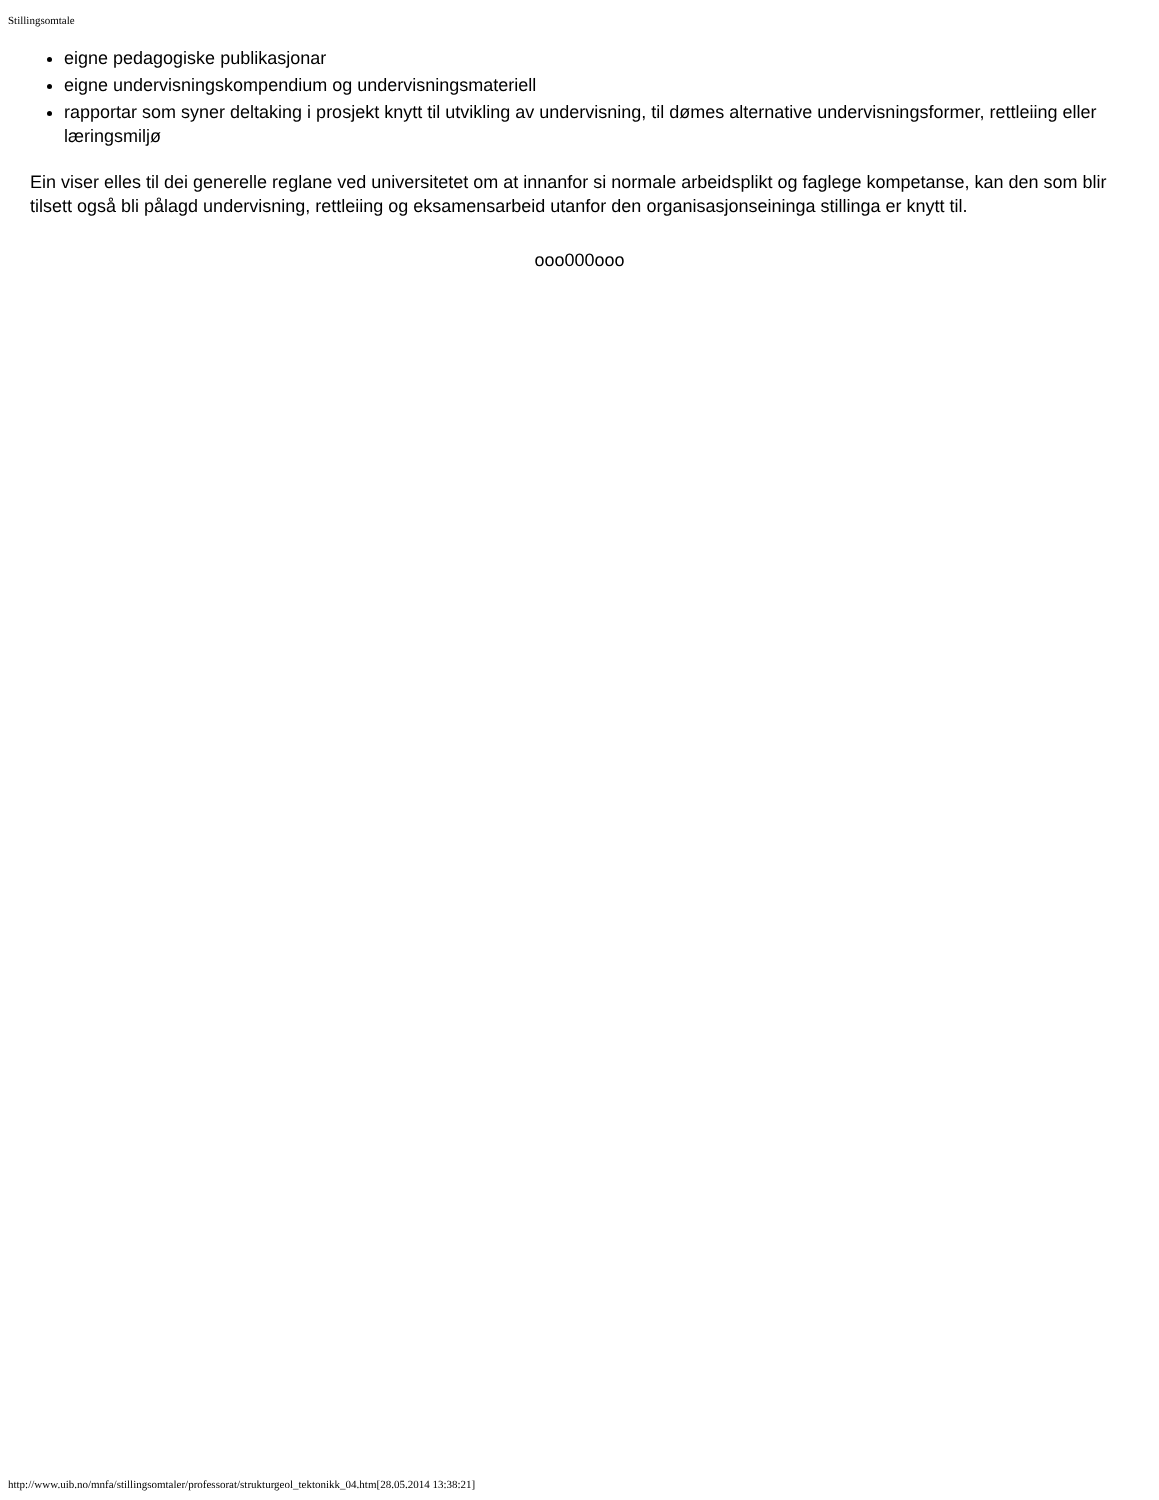Stillingsomtale
eigne pedagogiske publikasjonar
eigne undervisningskompendium og undervisningsmateriell
rapportar som syner deltaking i prosjekt knytt til utvikling av undervisning, til dømes alternative undervisningsformer, rettleiing eller læringsmiljø
Ein viser elles til dei generelle reglane ved universitetet om at innanfor si normale arbeidsplikt og faglege kompetanse, kan den som blir tilsett også bli pålagd undervisning, rettleiing og eksamensarbeid utanfor den organisasjonseininga stillinga er knytt til.
ooo000ooo
http://www.uib.no/mnfa/stillingsomtaler/professorat/strukturgeol_tektonikk_04.htm[28.05.2014 13:38:21]